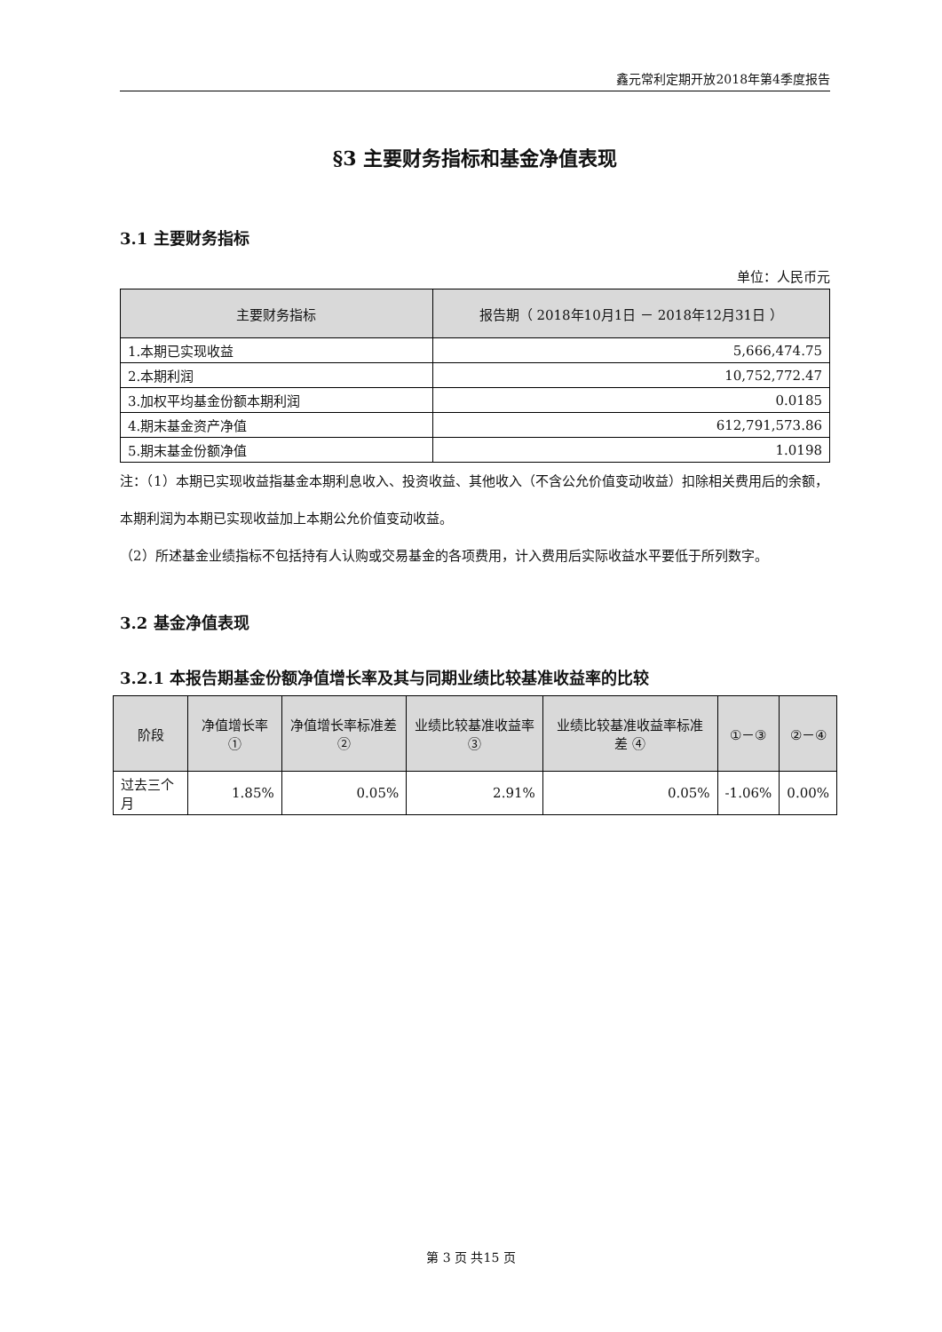鑫元常利定期开放2018年第4季度报告
§3 主要财务指标和基金净值表现
3.1 主要财务指标
单位：人民币元
| 主要财务指标 | 报告期（ 2018年10月1日 － 2018年12月31日 ） |
| --- | --- |
| 1.本期已实现收益 | 5,666,474.75 |
| 2.本期利润 | 10,752,772.47 |
| 3.加权平均基金份额本期利润 | 0.0185 |
| 4.期末基金资产净值 | 612,791,573.86 |
| 5.期末基金份额净值 | 1.0198 |
注：（1）本期已实现收益指基金本期利息收入、投资收益、其他收入（不含公允价值变动收益）扣除相关费用后的余额，本期利润为本期已实现收益加上本期公允价值变动收益。
（2）所述基金业绩指标不包括持有人认购或交易基金的各项费用，计入费用后实际收益水平要低于所列数字。
3.2 基金净值表现
3.2.1 本报告期基金份额净值增长率及其与同期业绩比较基准收益率的比较
| 阶段 | 净值增长率 ① | 净值增长率标准差② | 业绩比较基准收益率③ | 业绩比较基准收益率标准差 ④ | ①－③ | ②－④ |
| --- | --- | --- | --- | --- | --- | --- |
| 过去三个月 | 1.85% | 0.05% | 2.91% | 0.05% | -1.06% | 0.00% |
第 3 页 共15 页